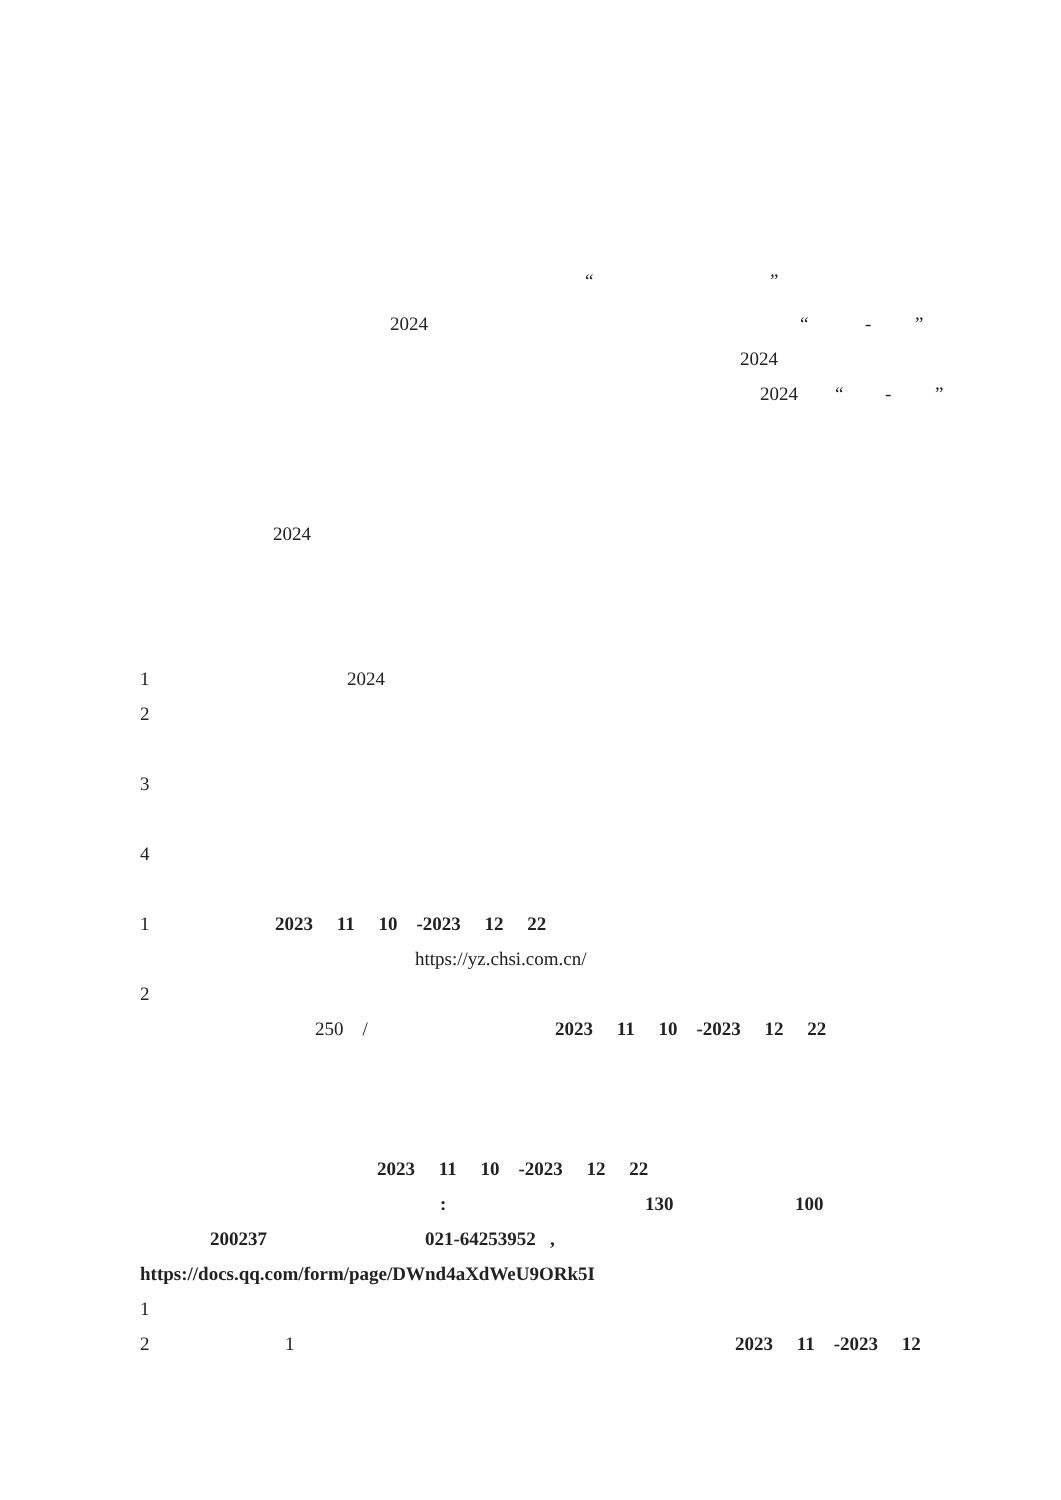“”
2024 “-”
2024
2024 “-”
2024
1 2024
2
3
4
1 2023 11 10 -2023 12 22
https://yz.chsi.com.cn/
2
250 / 2023 11 10 -2023 12 22
2023 11 10 -2023 12 22
: 130 100
200237 021-64253952 ,
https://docs.qq.com/form/page/DWnd4aXdWeU9ORk5I
1
2 1 2023 11 -2023 12